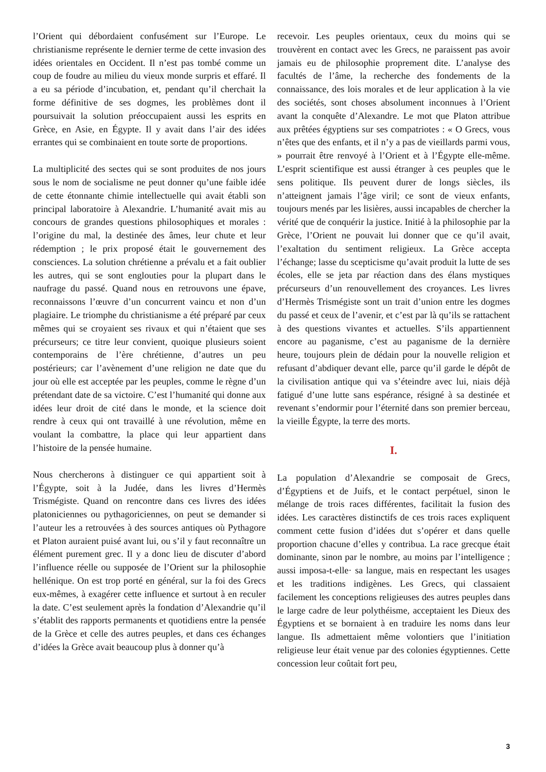l’Orient qui débordaient confusément sur l’Europe. Le christianisme représente le dernier terme de cette invasion des idées orientales en Occident. Il n’est pas tombé comme un coup de foudre au milieu du vieux monde surpris et effaré. Il a eu sa période d’incubation, et, pendant qu’il cherchait la forme définitive de ses dogmes, les problèmes dont il poursuivait la solution préoccupaient aussi les esprits en Grèce, en Asie, en Égypte. Il y avait dans l’air des idées errantes qui se combinaient en toute sorte de proportions.
La multiplicité des sectes qui se sont produites de nos jours sous le nom de socialisme ne peut donner qu’une faible idée de cette étonnante chimie intellectuelle qui avait établi son principal laboratoire à Alexandrie. L’humanité avait mis au concours de grandes questions philosophiques et morales : l’origine du mal, la destinée des âmes, leur chute et leur rédemption ; le prix proposé était le gouvernement des consciences. La solution chrétienne a prévalu et a fait oublier les autres, qui se sont englouties pour la plupart dans le naufrage du passé. Quand nous en retrouvons une épave, reconnaissons l’œuvre d’un concurrent vaincu et non d’un plagiaire. Le triomphe du christianisme a été préparé par ceux mêmes qui se croyaient ses rivaux et qui n’étaient que ses précurseurs; ce titre leur convient, quoique plusieurs soient contemporains de l’ère chrétienne, d’autres un peu postérieurs; car l’avènement d’une religion ne date que du jour où elle est acceptée par les peuples, comme le règne d’un prétendant date de sa victoire. C’est l’humanité qui donne aux idées leur droit de cité dans le monde, et la science doit rendre à ceux qui ont travaillé à une révolution, même en voulant la combattre, la place qui leur appartient dans l’histoire de la pensée humaine.
Nous chercherons à distinguer ce qui appartient soit à l’Égypte, soit à la Judée, dans les livres d’Hermès Trismégiste. Quand on rencontre dans ces livres des idées platoniciennes ou pythagoriciennes, on peut se demander si l’auteur les a retrouvées à des sources antiques où Pythagore et Platon auraient puisé avant lui, ou s’il y faut reconnaître un élément purement grec. Il y a donc lieu de discuter d’abord l’influence réelle ou supposée de l’Orient sur la philosophie hellénique. On est trop porté en général, sur la foi des Grecs eux-mêmes, à exagérer cette influence et surtout à en reculer la date. C’est seulement après la fondation d’Alexandrie qu’il s’établit des rapports permanents et quotidiens entre la pensée de la Grèce et celle des autres peuples, et dans ces échanges d’idées la Grèce avait beaucoup plus à donner qu’à
recevoir. Les peuples orientaux, ceux du moins qui se trouvèrent en contact avec les Grecs, ne paraissent pas avoir jamais eu de philosophie proprement dite. L’analyse des facultés de l’âme, la recherche des fondements de la connaissance, des lois morales et de leur application à la vie des sociétés, sont choses absolument inconnues à l’Orient avant la conquête d’Alexandre. Le mot que Platon attribue aux prêtées égyptiens sur ses compatriotes : « O Grecs, vous n’êtes que des enfants, et il n’y a pas de vieillards parmi vous, » pourrait être renvoyé à l’Orient et à l’Égypte elle-même. L’esprit scientifique est aussi étranger à ces peuples que le sens politique. Ils peuvent durer de longs siècles, ils n’atteignent jamais l’âge viril; ce sont de vieux enfants, toujours menés par les lisières, aussi incapables de chercher la vérité que de conquérir la justice. Initié à la philosophie par la Grèce, l’Orient ne pouvait lui donner que ce qu’il avait, l’exaltation du sentiment religieux. La Grèce accepta l’échange; lasse du scepticisme qu’avait produit la lutte de ses écoles, elle se jeta par réaction dans des élans mystiques précurseurs d’un renouvellement des croyances. Les livres d’Hermès Trismégiste sont un trait d’union entre les dogmes du passé et ceux de l’avenir, et c’est par là qu’ils se rattachent à des questions vivantes et actuelles. S’ils appartiennent encore au paganisme, c’est au paganisme de la dernière heure, toujours plein de dédain pour la nouvelle religion et refusant d’abdiquer devant elle, parce qu’il garde le dépôt de la civilisation antique qui va s’éteindre avec lui, niais déjà fatigué d’une lutte sans espérance, résigné à sa destinée et revenant s’endormir pour l’éternité dans son premier berceau, la vieille Égypte, la terre des morts.
I.
La population d’Alexandrie se composait de Grecs, d’Égyptiens et de Juifs, et le contact perpétuel, sinon le mélange de trois races différentes, facilitait la fusion des idées. Les caractères distinctifs de ces trois races expliquent comment cette fusion d’idées dut s’opérer et dans quelle proportion chacune d’elles y contribua. La race grecque était dominante, sinon par le nombre, au moins par l’intelligence ; aussi imposa-t-elle· sa langue, mais en respectant les usages et les traditions indigènes. Les Grecs, qui classaient facilement les conceptions religieuses des autres peuples dans le large cadre de leur polythéisme, acceptaient les Dieux des Égyptiens et se bornaient à en traduire les noms dans leur langue. Ils admettaient même volontiers que l’initiation religieuse leur était venue par des colonies égyptiennes. Cette concession leur coûtait fort peu,
3